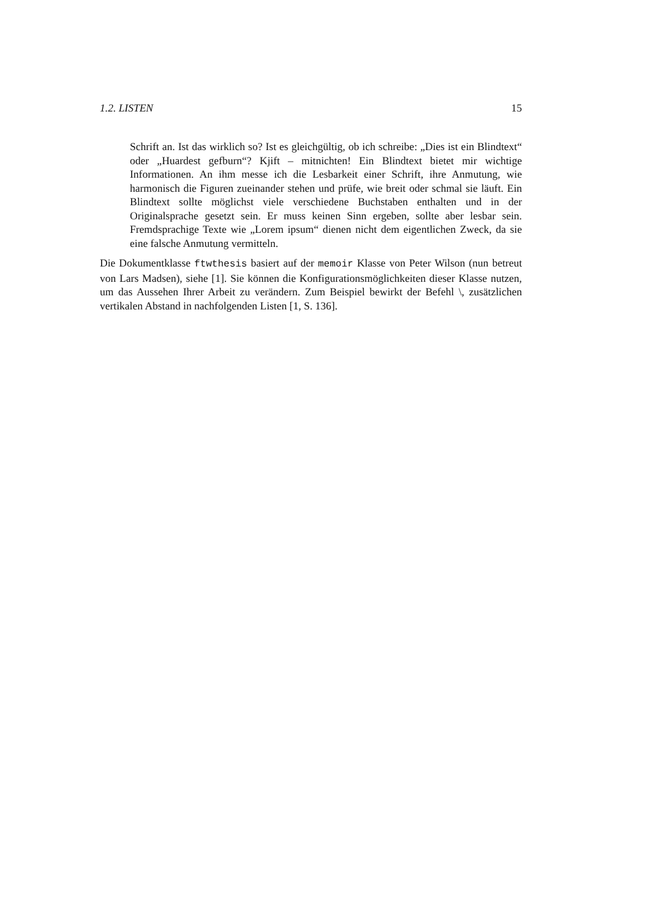1.2. LISTEN 15
Schrift an. Ist das wirklich so? Ist es gleichgültig, ob ich schreibe: „Dies ist ein Blindtext“ oder „Huardest gefburn“? Kjift – mitnichten! Ein Blindtext bietet mir wichtige Informationen. An ihm messe ich die Lesbarkeit einer Schrift, ihre Anmutung, wie harmonisch die Figuren zueinander stehen und prüfe, wie breit oder schmal sie läuft. Ein Blindtext sollte möglichst viele verschiedene Buchstaben enthalten und in der Originalsprache gesetzt sein. Er muss keinen Sinn ergeben, sollte aber lesbar sein. Fremdsprachige Texte wie „Lorem ipsum“ dienen nicht dem eigentlichen Zweck, da sie eine falsche Anmutung vermitteln.
Die Dokumentklasse ftwthesis basiert auf der memoir Klasse von Peter Wilson (nun betreut von Lars Madsen), siehe [1]. Sie können die Konfigurationsmöglichkeiten dieser Klasse nutzen, um das Aussehen Ihrer Arbeit zu verändern. Zum Beispiel bewirkt der Befehl \, zusätzlichen vertikalen Abstand in nachfolgenden Listen [1, S. 136].